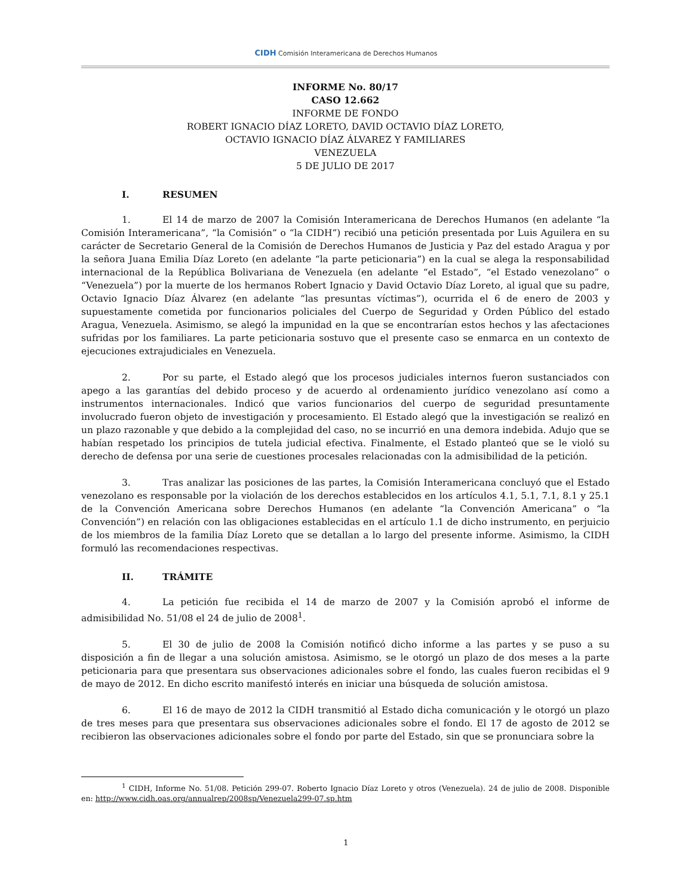CIDH Comisión Interamericana de Derechos Humanos
INFORME No. 80/17
CASO 12.662
INFORME DE FONDO
ROBERT IGNACIO DÍAZ LORETO, DAVID OCTAVIO DÍAZ LORETO,
OCTAVIO IGNACIO DÍAZ ÁLVAREZ Y FAMILIARES
VENEZUELA
5 DE JULIO DE 2017
I. RESUMEN
1. El 14 de marzo de 2007 la Comisión Interamericana de Derechos Humanos (en adelante “la Comisión Interamericana”, “la Comisión” o “la CIDH”) recibió una petición presentada por Luis Aguilera en su carácter de Secretario General de la Comisión de Derechos Humanos de Justicia y Paz del estado Aragua y por la señora Juana Emilia Díaz Loreto (en adelante “la parte peticionaria”) en la cual se alega la responsabilidad internacional de la República Bolivariana de Venezuela (en adelante “el Estado”, “el Estado venezolano” o “Venezuela”) por la muerte de los hermanos Robert Ignacio y David Octavio Díaz Loreto, al igual que su padre, Octavio Ignacio Díaz Álvarez (en adelante “las presuntas víctimas”), ocurrida el 6 de enero de 2003 y supuestamente cometida por funcionarios policiales del Cuerpo de Seguridad y Orden Público del estado Aragua, Venezuela. Asimismo, se alegó la impunidad en la que se encontrarían estos hechos y las afectaciones sufridas por los familiares. La parte peticionaria sostuvo que el presente caso se enmarca en un contexto de ejecuciones extrajudiciales en Venezuela.
2. Por su parte, el Estado alegó que los procesos judiciales internos fueron sustanciados con apego a las garantías del debido proceso y de acuerdo al ordenamiento jurídico venezolano así como a instrumentos internacionales. Indicó que varios funcionarios del cuerpo de seguridad presuntamente involucrado fueron objeto de investigación y procesamiento. El Estado alegó que la investigación se realizó en un plazo razonable y que debido a la complejidad del caso, no se incurrió en una demora indebida. Adujo que se habían respetado los principios de tutela judicial efectiva. Finalmente, el Estado planteó que se le violó su derecho de defensa por una serie de cuestiones procesales relacionadas con la admisibilidad de la petición.
3. Tras analizar las posiciones de las partes, la Comisión Interamericana concluyó que el Estado venezolano es responsable por la violación de los derechos establecidos en los artículos 4.1, 5.1, 7.1, 8.1 y 25.1 de la Convención Americana sobre Derechos Humanos (en adelante “la Convención Americana” o “la Convención”) en relación con las obligaciones establecidas en el artículo 1.1 de dicho instrumento, en perjuicio de los miembros de la familia Díaz Loreto que se detallan a lo largo del presente informe. Asimismo, la CIDH formuló las recomendaciones respectivas.
II. TRÁMITE
4. La petición fue recibida el 14 de marzo de 2007 y la Comisión aprobó el informe de admisibilidad No. 51/08 el 24 de julio de 2008<sup>1</sup>.
5. El 30 de julio de 2008 la Comisión notificó dicho informe a las partes y se puso a su disposición a fin de llegar a una solución amistosa. Asimismo, se le otorgó un plazo de dos meses a la parte peticionaria para que presentara sus observaciones adicionales sobre el fondo, las cuales fueron recibidas el 9 de mayo de 2012. En dicho escrito manifestó interés en iniciar una búsqueda de solución amistosa.
6. El 16 de mayo de 2012 la CIDH transmitió al Estado dicha comunicación y le otorgó un plazo de tres meses para que presentara sus observaciones adicionales sobre el fondo. El 17 de agosto de 2012 se recibieron las observaciones adicionales sobre el fondo por parte del Estado, sin que se pronunciara sobre la
<sup>1</sup> CIDH, Informe No. 51/08. Petición 299-07. Roberto Ignacio Díaz Loreto y otros (Venezuela). 24 de julio de 2008. Disponible en: http://www.cidh.oas.org/annualrep/2008sp/Venezuela299-07.sp.htm
1